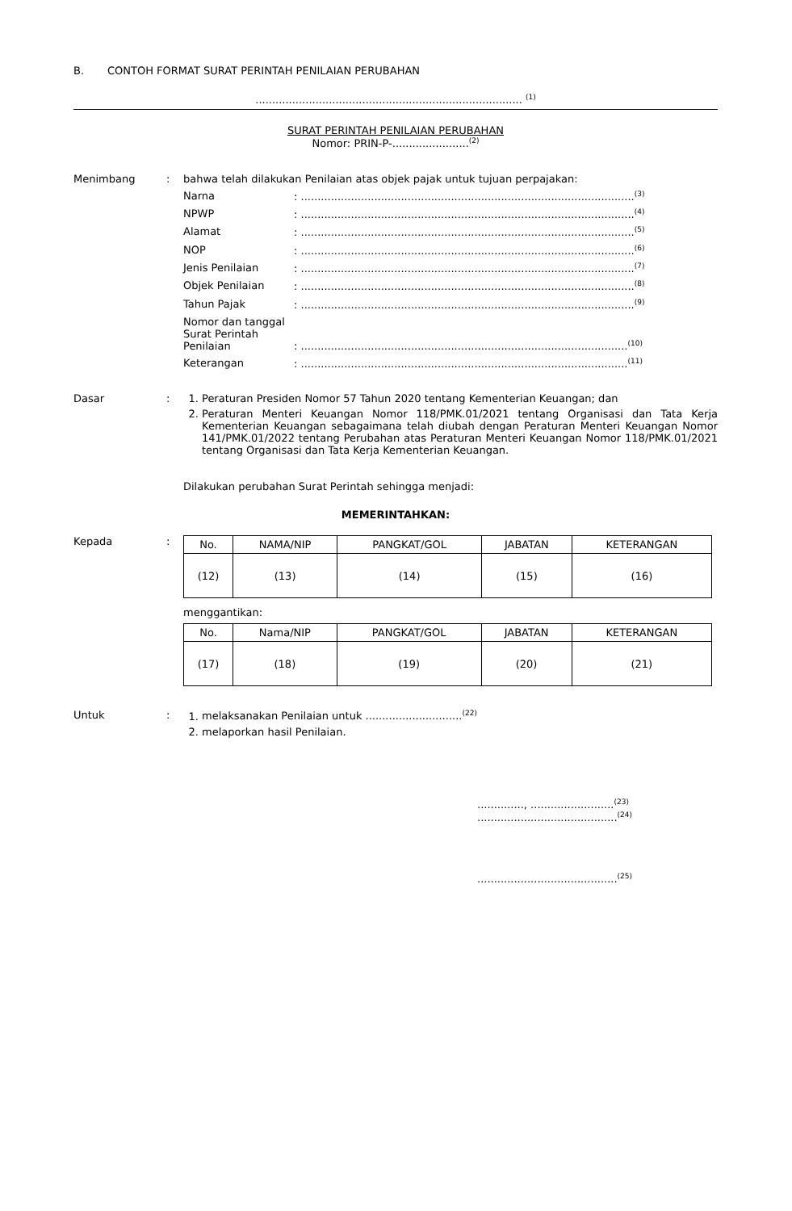B. CONTOH FORMAT SURAT PERINTAH PENILAIAN PERUBAHAN
................................................................................ <sup>(1)</sup>
SURAT PERINTAH PENILAIAN PERUBAHAN
Nomor: PRIN-P-.......................<sup>(2)</sup>
Menimbang : bahwa telah dilakukan Penilaian atas objek pajak untuk tujuan perpajakan:
Narna: ....................................................................................................<sup>(3)</sup>
NPWP: ....................................................................................................<sup>(4)</sup>
Alamat: ....................................................................................................<sup>(5)</sup>
NOP: ....................................................................................................<sup>(6)</sup>
Jenis Penilaian: ....................................................................................................<sup>(7)</sup>
Objek Penilaian: ....................................................................................................<sup>(8)</sup>
Tahun Pajak: ....................................................................................................<sup>(9)</sup>
Nomor dan tanggal Surat Perintah Penilaian: ..................................................................................................<sup>(10)</sup>
Keterangan: ..................................................................................................<sup>(11)</sup>
Dasar : 1. Peraturan Presiden Nomor 57 Tahun 2020 tentang Kementerian Keuangan; dan
2. Peraturan Menteri Keuangan Nomor 118/PMK.01/2021 tentang Organisasi dan Tata Kerja Kementerian Keuangan sebagaimana telah diubah dengan Peraturan Menteri Keuangan Nomor 141/PMK.01/2022 tentang Perubahan atas Peraturan Menteri Keuangan Nomor 118/PMK.01/2021 tentang Organisasi dan Tata Kerja Kementerian Keuangan.
Dilakukan perubahan Surat Perintah sehingga menjadi:
MEMERINTAHKAN:
Kepada :
| No. | NAMA/NIP | PANGKAT/GOL | JABATAN | KETERANGAN |
| --- | --- | --- | --- | --- |
| (12) | (13) | (14) | (15) | (16) |
menggantikan:
| No. | Nama/NIP | PANGKAT/GOL | JABATAN | KETERANGAN |
| --- | --- | --- | --- | --- |
| (17) | (18) | (19) | (20) | (21) |
Untuk : 1. melaksanakan Penilaian untuk .............................<sup>(22)</sup>
2. melaporkan hasil Penilaian.
.............., .........................<sup>(23)</sup>
..........................................<sup>(24)</sup>
..........................................<sup>(25)</sup>